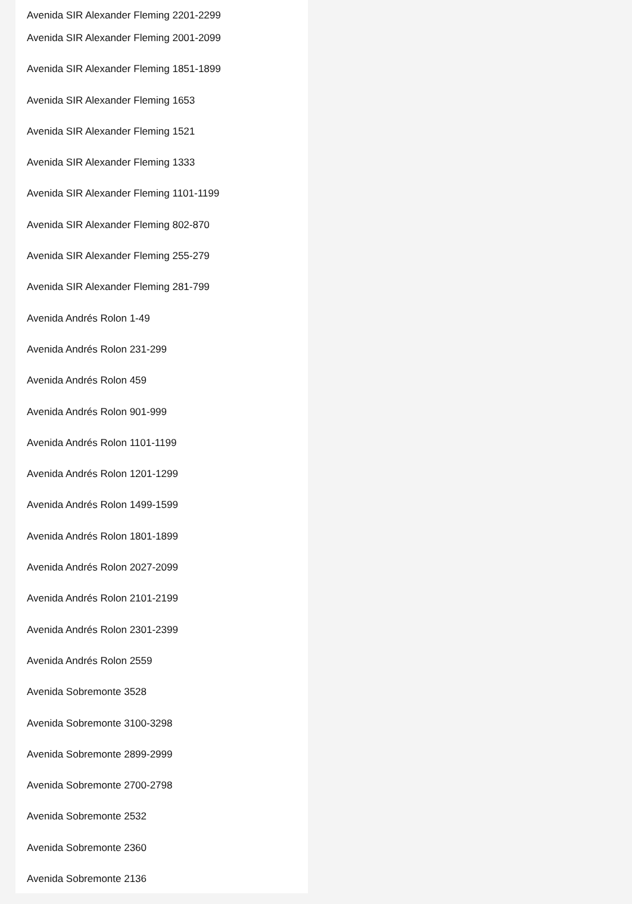Avenida SIR Alexander Fleming 2201-2299
Avenida SIR Alexander Fleming 2001-2099
Avenida SIR Alexander Fleming 1851-1899
Avenida SIR Alexander Fleming 1653
Avenida SIR Alexander Fleming 1521
Avenida SIR Alexander Fleming 1333
Avenida SIR Alexander Fleming 1101-1199
Avenida SIR Alexander Fleming 802-870
Avenida SIR Alexander Fleming 255-279
Avenida SIR Alexander Fleming 281-799
Avenida Andrés Rolon 1-49
Avenida Andrés Rolon 231-299
Avenida Andrés Rolon 459
Avenida Andrés Rolon 901-999
Avenida Andrés Rolon 1101-1199
Avenida Andrés Rolon 1201-1299
Avenida Andrés Rolon 1499-1599
Avenida Andrés Rolon 1801-1899
Avenida Andrés Rolon 2027-2099
Avenida Andrés Rolon 2101-2199
Avenida Andrés Rolon 2301-2399
Avenida Andrés Rolon 2559
Avenida Sobremonte 3528
Avenida Sobremonte 3100-3298
Avenida Sobremonte 2899-2999
Avenida Sobremonte 2700-2798
Avenida Sobremonte 2532
Avenida Sobremonte 2360
Avenida Sobremonte 2136